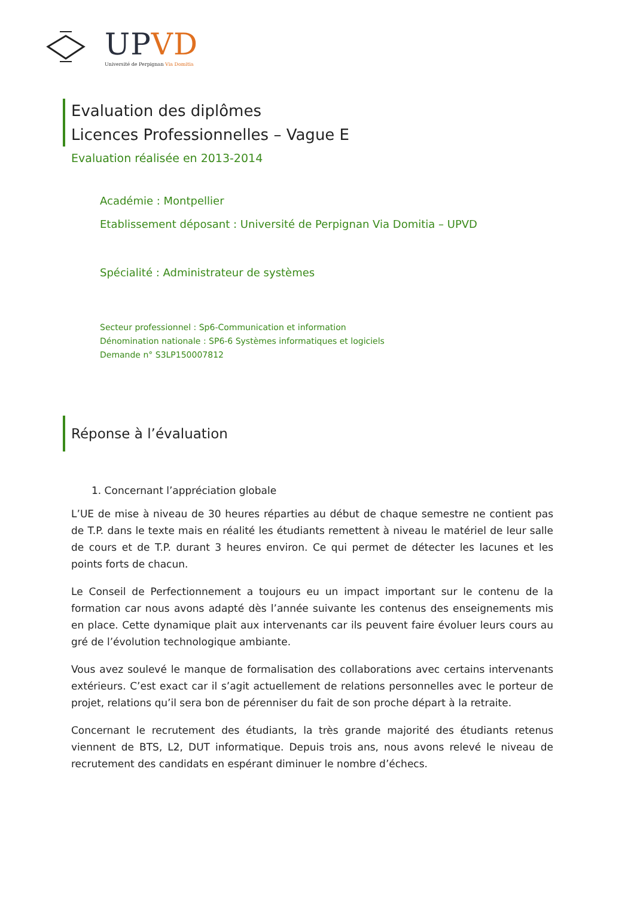UPVD
Université de Perpignan Via Domitia
Evaluation des diplômes
Licences Professionnelles – Vague E
Evaluation réalisée en 2013-2014
Académie : Montpellier
Etablissement déposant : Université de Perpignan Via Domitia – UPVD
Spécialité : Administrateur de systèmes
Secteur professionnel : Sp6-Communication et information
Dénomination nationale : SP6-6 Systèmes informatiques et logiciels
Demande n° S3LP150007812
Réponse à l’évaluation
1. Concernant l’appréciation globale
L’UE de mise à niveau de 30 heures réparties au début de chaque semestre ne contient pas de T.P. dans le texte mais en réalité les étudiants remettent à niveau le matériel de leur salle de cours et de T.P. durant 3 heures environ. Ce qui permet de détecter les lacunes et les points forts de chacun.
Le Conseil de Perfectionnement a toujours eu un impact important sur le contenu de la formation car nous avons adapté dès l’année suivante les contenus des enseignements mis en place. Cette dynamique plait aux intervenants car ils peuvent faire évoluer leurs cours au gré de l’évolution technologique ambiante.
Vous avez soulevé le manque de formalisation des collaborations avec certains intervenants extérieurs. C’est exact car il s’agit actuellement de relations personnelles avec le porteur de projet, relations qu’il sera bon de pérenniser du fait de son proche départ à la retraite.
Concernant le recrutement des étudiants, la très grande majorité des étudiants retenus viennent de BTS, L2, DUT informatique. Depuis trois ans, nous avons relevé le niveau de recrutement des candidats en espérant diminuer le nombre d’échecs.